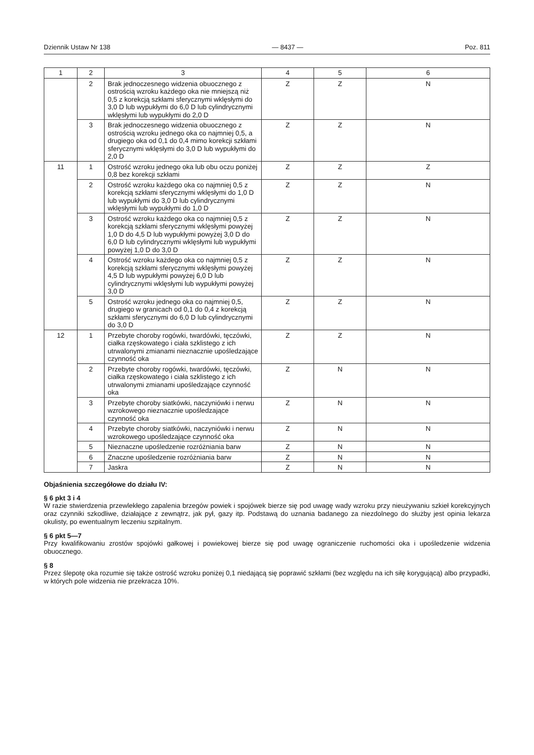Dziennik Ustaw Nr 138 — 8437 — Poz. 811
| 1 | 2 | 3 | 4 | 5 | 6 |
| --- | --- | --- | --- | --- | --- |
| | 2 | Brak jednoczesnego widzenia obuocznego z ostrością wzroku każdego oka nie mniejszą niż 0,5 z korekcją szkłami sferycznymi wklęsłymi do 3,0 D lub wypukłymi do 6,0 D lub cylindrycznymi wklęsłymi lub wypukłymi do 2,0 D | Z | Z | N |
| | 3 | Brak jednoczesnego widzenia obuocznego z ostrością wzroku jednego oka co najmniej 0,5, a drugiego oka od 0,1 do 0,4 mimo korekcji szkłami sferycznymi wklęsłymi do 3,0 D lub wypukłymi do 2,0 D | Z | Z | N |
| 11 | 1 | Ostrość wzroku jednego oka lub obu oczu poniżej 0,8 bez korekcji szkłami | Z | Z | Z |
| | 2 | Ostrość wzroku każdego oka co najmniej 0,5 z korekcją szkłami sferycznymi wklęsłymi do 1,0 D lub wypukłymi do 3,0 D lub cylindrycznymi wklęsłymi lub wypukłymi do 1,0 D | Z | Z | N |
| | 3 | Ostrość wzroku każdego oka co najmniej 0,5 z korekcją szkłami sferycznymi wklęsłymi powyżej 1,0 D do 4,5 D lub wypukłymi powyżej 3,0 D do 6,0 D lub cylindrycznymi wklęsłymi lub wypukłymi powyżej 1,0 D do 3,0 D | Z | Z | N |
| | 4 | Ostrość wzroku każdego oka co najmniej 0,5 z korekcją szkłami sferycznymi wklęsłymi powyżej 4,5 D lub wypukłymi powyżej 6,0 D lub cylindrycznymi wklęsłymi lub wypukłymi powyżej 3,0 D | Z | Z | N |
| | 5 | Ostrość wzroku jednego oka co najmniej 0,5, drugiego w granicach od 0,1 do 0,4 z korekcją szkłami sferycznymi do 6,0 D lub cylindrycznymi do 3,0 D | Z | Z | N |
| 12 | 1 | Przebyte choroby rogówki, twardówki, tęczówki, ciałka rzęskowatego i ciała szklistego z ich utrwalonymi zmianami nieznacznie upośledzające czynność oka | Z | Z | N |
| | 2 | Przebyte choroby rogówki, twardówki, tęczówki, ciałka rzęskowatego i ciała szklistego z ich utrwalonymi zmianami upośledzające czynność oka | Z | N | N |
| | 3 | Przebyte choroby siatkówki, naczyniówki i nerwu wzrokowego nieznacznie upośledzające czynność oka | Z | N | N |
| | 4 | Przebyte choroby siatkówki, naczyniówki i nerwu wzrokowego upośledzające czynność oka | Z | N | N |
| | 5 | Nieznaczne upośledzenie rozróżniania barw | Z | N | N |
| | 6 | Znaczne upośledzenie rozróżniania barw | Z | N | N |
| | 7 | Jaskra | Z | N | N |
Objaśnienia szczegółowe do działu IV:
§ 6 pkt 3 i 4
W razie stwierdzenia przewlekłego zapalenia brzegów powiek i spojówek bierze się pod uwagę wady wzroku przy nieużywaniu szkieł korekcyjnych oraz czynniki szkodliwe, działające z zewnątrz, jak pył, gazy itp. Podstawą do uznania badanego za niezdolnego do służby jest opinia lekarza okulisty, po ewentualnym leczeniu szpitalnym.
§ 6 pkt 5—7
Przy kwalifikowaniu zrostów spojówki gałkowej i powiekowej bierze się pod uwagę ograniczenie ruchomości oka i upośledzenie widzenia obuocznego.
§ 8
Przez ślepotę oka rozumie się także ostrość wzroku poniżej 0,1 niedającą się poprawić szkłami (bez względu na ich siłę korygującą) albo przypadki, w których pole widzenia nie przekracza 10%.